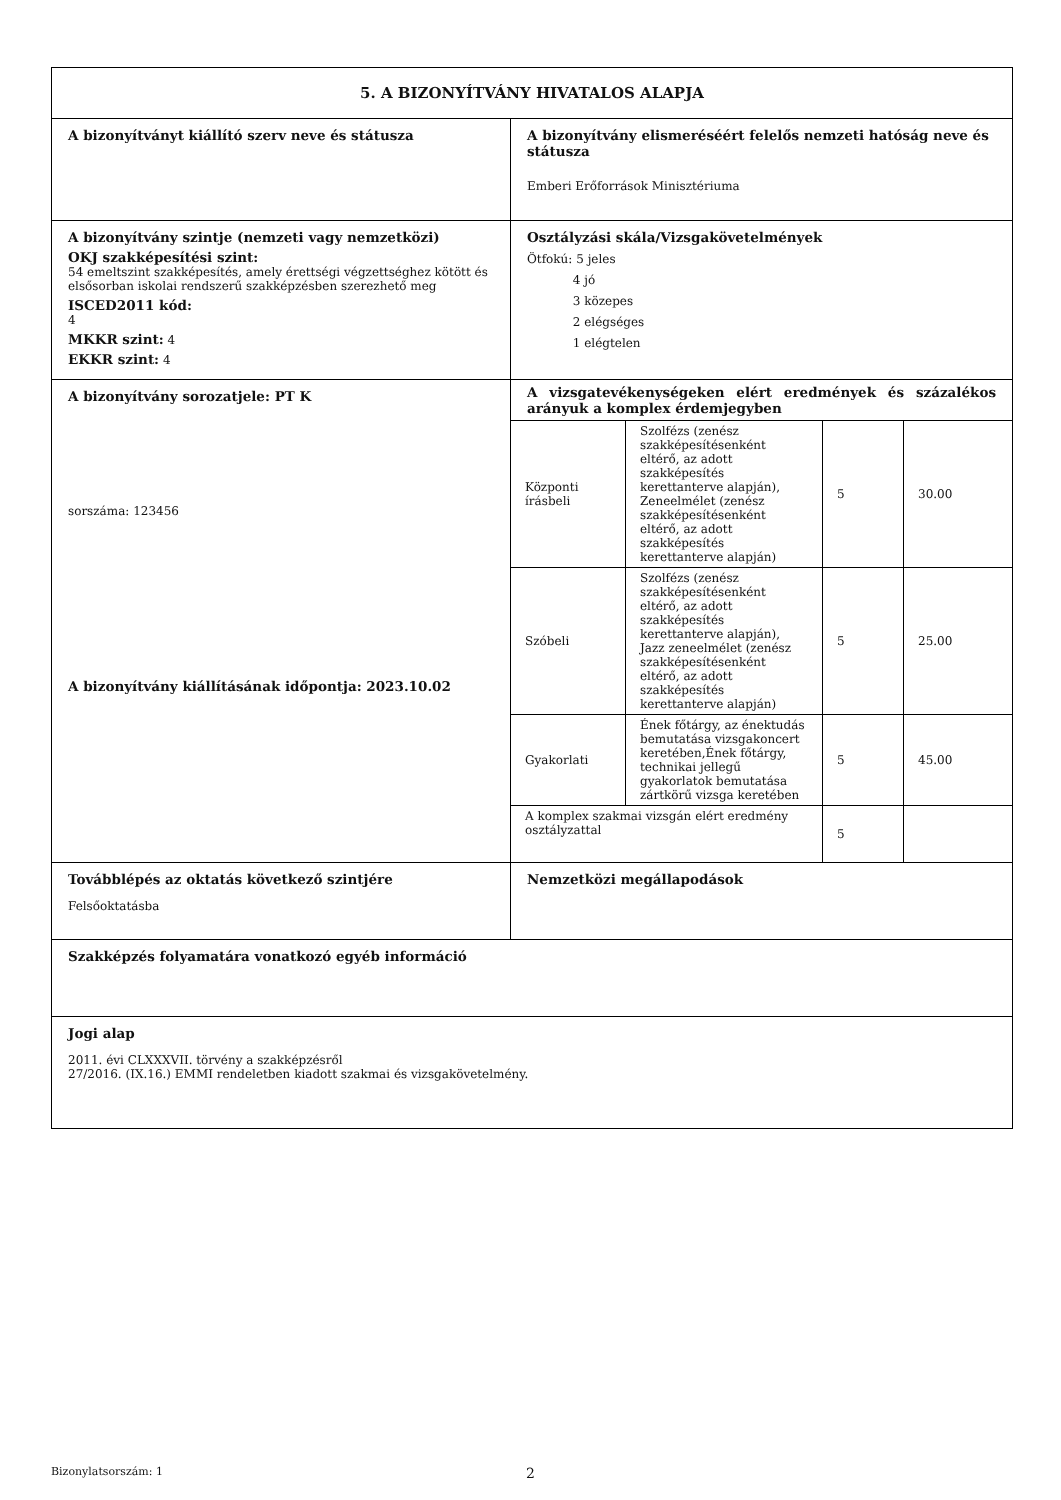| 5. A BIZONYÍTVÁNY HIVATALOS ALAPJA | |
| A bizonyítványt kiállító szerv neve és státusza | A bizonyítvány elismeréséért felelős nemzeti hatóság neve és státusza Emberi Erőforrások Minisztériuma |
| A bizonyítvány szintje (nemzeti vagy nemzetközi) OKJ szakképesítési szint: 54 emeltszint szakképesítés, amely érettségi végzettséghez kötött és elsősorban iskolai rendszerű szakképzésben szerezhető meg ISCED2011 kód: 4 MKKR szint: 4 EKKR szint: 4 | Osztályzási skála/Vizsgakövetelmények Ötfokú: 5 jeles 4 jó 3 közepes 2 elégséges 1 elégtelen |
| A bizonyítvány sorozatjele: PT K sorszáma: 123456 A bizonyítvány kiállításának időpontja: 2023.10.02 | A vizsgatevékenységeken elért eredmények és százalékos arányuk a komplex érdemjegyben / Központi írásbeli / Szolfézs (zenész szakképesítésenként eltérő, az adott szakképesítés kerettanterve alapján), Zeneelmélet (zenész szakképesítésenként eltérő, az adott szakképesítés kerettanterve alapján) / 5 / 30.00 / / Szóbeli / Szolfézs (zenész szakképesítésenként eltérő, az adott szakképesítés kerettanterve alapján), Jazz zeneelmélet (zenész szakképesítésenként eltérő, az adott szakképesítés kerettanterve alapján) / 5 / 25.00 / / Gyakorlati / Ének főtárgy, az énektudás bemutatása vizsgakoncert keretében,Ének főtárgy, technikai jellegű gyakorlatok bemutatása zártkörű vizsga keretében / 5 / 45.00 / / A komplex szakmai vizsgán elért eredmény osztályzattal / / 5 / / |
| Továbblépés az oktatás következő szintjére Felsőoktatásba | Nemzetközi megállapodások |
| Szakképzés folyamatára vonatkozó egyéb információ | |
| Jogi alap 2011. évi CLXXXVII. törvény a szakképzésről 27/2016. (IX.16.) EMMI rendeletben kiadott szakmai és vizsgakövetelmény. | |
Bizonylatsorszám: 1 2